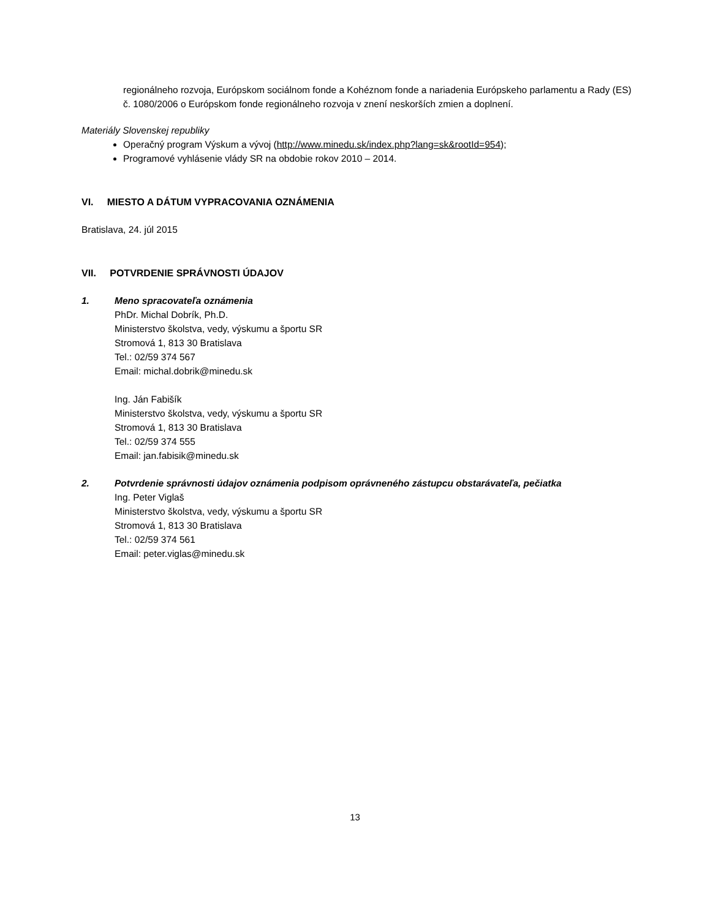regionálneho rozvoja, Európskom sociálnom fonde a Kohéznom fonde a nariadenia Európskeho parlamentu a Rady (ES) č. 1080/2006 o Európskom fonde regionálneho rozvoja v znení neskorších zmien a doplnení.
Materiály Slovenskej republiky
Operačný program Výskum a vývoj (http://www.minedu.sk/index.php?lang=sk&rootId=954);
Programové vyhlásenie vlády SR na obdobie rokov 2010 – 2014.
VI. MIESTO A DÁTUM VYPRACOVANIA OZNÁMENIA
Bratislava, 24. júl 2015
VII. POTVRDENIE SPRÁVNOSTI ÚDAJOV
1. Meno spracovateľa oznámenia
PhDr. Michal Dobrík, Ph.D.
Ministerstvo školstva, vedy, výskumu a športu SR
Stromová 1, 813 30 Bratislava
Tel.: 02/59 374 567
Email: michal.dobrik@minedu.sk
Ing. Ján Fabišík
Ministerstvo školstva, vedy, výskumu a športu SR
Stromová 1, 813 30 Bratislava
Tel.: 02/59 374 555
Email: jan.fabisik@minedu.sk
2. Potvrdenie správnosti údajov oznámenia podpisom oprávneného zástupcu obstarávateľa, pečiatka
Ing. Peter Viglaš
Ministerstvo školstva, vedy, výskumu a športu SR
Stromová 1, 813 30 Bratislava
Tel.: 02/59 374 561
Email: peter.viglas@minedu.sk
13